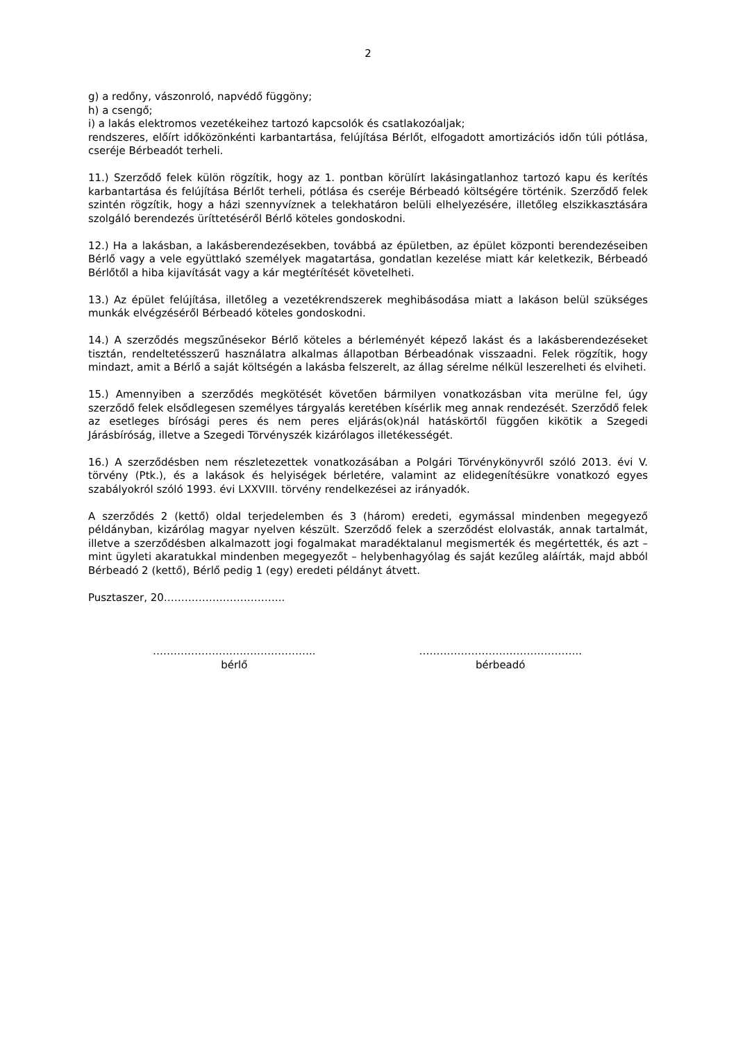2
g) a redőny, vászonroló, napvédő függöny;
h) a csengő;
i) a lakás elektromos vezetékeihez tartozó kapcsolók és csatlakozóaljak;
rendszeres, előírt időközönkénti karbantartása, felújítása Bérlőt, elfogadott amortizációs időn túli pótlása, cseréje Bérbeadót terheli.
11.) Szerződő felek külön rögzítik, hogy az 1. pontban körülírt lakásingatlanhoz tartozó kapu és kerítés karbantartása és felújítása Bérlőt terheli, pótlása és cseréje Bérbeadó költségére történik. Szerződő felek szintén rögzítik, hogy a házi szennyvíznek a telekhatáron belüli elhelyezésére, illetőleg elszikkasztására szolgáló berendezés üríttetéséről Bérlő köteles gondoskodni.
12.) Ha a lakásban, a lakásberendezésekben, továbbá az épületben, az épület központi berendezéseiben Bérlő vagy a vele együttlakó személyek magatartása, gondatlan kezelése miatt kár keletkezik, Bérbeadó Bérlőtől a hiba kijavítását vagy a kár megtérítését követelheti.
13.) Az épület felújítása, illetőleg a vezetékrendszerek meghibásodása miatt a lakáson belül szükséges munkák elvégzéséről Bérbeadó köteles gondoskodni.
14.) A szerződés megszűnésekor Bérlő köteles a bérleményét képező lakást és a lakásberendezéseket tisztán, rendeltetésszerű használatra alkalmas állapotban Bérbeadónak visszaadni. Felek rögzítik, hogy mindazt, amit a Bérlő a saját költségén a lakásba felszerelt, az állag sérelme nélkül leszerelheti és elviheti.
15.) Amennyiben a szerződés megkötését követően bármilyen vonatkozásban vita merülne fel, úgy szerződő felek elsődlegesen személyes tárgyalás keretében kísérlik meg annak rendezését. Szerződő felek az esetleges bírósági peres és nem peres eljárás(ok)nál hatáskörtől függően kikötik a Szegedi Járásbíróság, illetve a Szegedi Törvényszék kizárólagos illetékességét.
16.) A szerződésben nem részletezettek vonatkozásában a Polgári Törvénykönyvről szóló 2013. évi V. törvény (Ptk.), és a lakások és helyiségek bérletére, valamint az elidegenítésükre vonatkozó egyes szabályokról szóló 1993. évi LXXVIII. törvény rendelkezései az irányadók.
A szerződés 2 (kettő) oldal terjedelemben és 3 (három) eredeti, egymással mindenben megegyező példányban, kizárólag magyar nyelven készült. Szerződő felek a szerződést elolvasták, annak tartalmát, illetve a szerződésben alkalmazott jogi fogalmakat maradéktalanul megismerték és megértették, és azt – mint ügyleti akaratukkal mindenben megegyezőt – helybenhagyólag és saját kezűleg aláírták, majd abból Bérbeadó 2 (kettő), Bérlő pedig 1 (egy) eredeti példányt átvett.
Pusztaszer, 20……………………………..
………………………………………..
bérlő
………………………………………..
bérbeadó